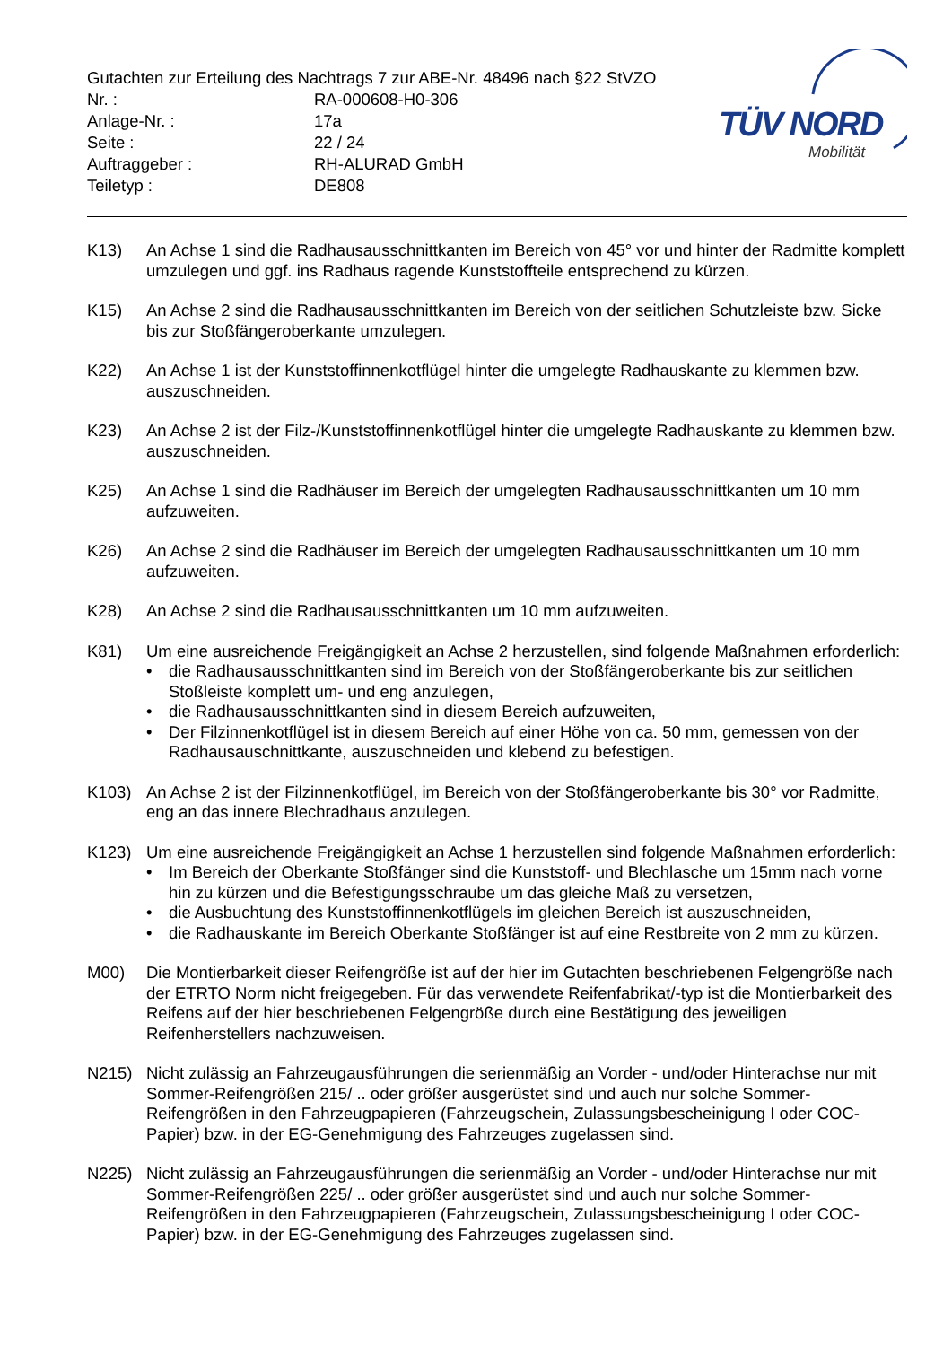Gutachten zur Erteilung des Nachtrags 7 zur ABE-Nr. 48496 nach §22 StVZO
Nr. : RA-000608-H0-306
Anlage-Nr. : 17a
Seite : 22 / 24
Auftraggeber : RH-ALURAD GmbH
Teiletyp : DE808
TÜV NORD
Mobilität
K13) An Achse 1 sind die Radhausausschnittkanten im Bereich von 45° vor und hinter der Radmitte komplett umzulegen und ggf. ins Radhaus ragende Kunststoffteile entsprechend zu kürzen.
K15) An Achse 2 sind die Radhausausschnittkanten im Bereich von der seitlichen Schutzleiste bzw. Sicke bis zur Stoßfängeroberkante umzulegen.
K22) An Achse 1 ist der Kunststoffinnenkotflügel hinter die umgelegte Radhauskante zu klemmen bzw. auszuschneiden.
K23) An Achse 2 ist der Filz-/Kunststoffinnenkotflügel hinter die umgelegte Radhauskante zu klemmen bzw. auszuschneiden.
K25) An Achse 1 sind die Radhäuser im Bereich der umgelegten Radhausausschnittkanten um 10 mm aufzuweiten.
K26) An Achse 2 sind die Radhäuser im Bereich der umgelegten Radhausausschnittkanten um 10 mm aufzuweiten.
K28) An Achse 2 sind die Radhausausschnittkanten um 10 mm aufzuweiten.
K81) Um eine ausreichende Freigängigkeit an Achse 2 herzustellen, sind folgende Maßnahmen erforderlich:
• die Radhausausschnittkanten sind im Bereich von der Stoßfängeroberkante bis zur seitlichen Stoßleiste komplett um- und eng anzulegen,
• die Radhausausschnittkanten sind in diesem Bereich aufzuweiten,
• Der Filzinnenkotflügel ist in diesem Bereich auf einer Höhe von ca. 50 mm, gemessen von der Radhausauschnittkante, auszuschneiden und klebend zu befestigen.
K103) An Achse 2 ist der Filzinnenkotflügel, im Bereich von der Stoßfängeroberkante bis 30° vor Radmitte, eng an das innere Blechradhaus anzulegen.
K123) Um eine ausreichende Freigängigkeit an Achse 1 herzustellen sind folgende Maßnahmen erforderlich:
• Im Bereich der Oberkante Stoßfänger sind die Kunststoff- und Blechlasche um 15mm nach vorne hin zu kürzen und die Befestigungsschraube um das gleiche Maß zu versetzen,
• die Ausbuchtung des Kunststoffinnenkotflügels im gleichen Bereich ist auszuschneiden,
• die Radhauskante im Bereich Oberkante Stoßfänger ist auf eine Restbreite von 2 mm zu kürzen.
M00) Die Montierbarkeit dieser Reifengröße ist auf der hier im Gutachten beschriebenen Felgengröße nach der ETRTO Norm nicht freigegeben. Für das verwendete Reifenfabrikat/-typ ist die Montierbarkeit des Reifens auf der hier beschriebenen Felgengröße durch eine Bestätigung des jeweiligen Reifenherstellers nachzuweisen.
N215) Nicht zulässig an Fahrzeugausführungen die serienmäßig an Vorder - und/oder Hinterachse nur mit Sommer-Reifengrößen 215/ .. oder größer ausgerüstet sind und auch nur solche Sommer-Reifengrößen in den Fahrzeugpapieren (Fahrzeugschein, Zulassungsbescheinigung I oder COC- Papier) bzw. in der EG-Genehmigung des Fahrzeuges zugelassen sind.
N225) Nicht zulässig an Fahrzeugausführungen die serienmäßig an Vorder - und/oder Hinterachse nur mit Sommer-Reifengrößen 225/ .. oder größer ausgerüstet sind und auch nur solche Sommer-Reifengrößen in den Fahrzeugpapieren (Fahrzeugschein, Zulassungsbescheinigung I oder COC- Papier) bzw. in der EG-Genehmigung des Fahrzeuges zugelassen sind.